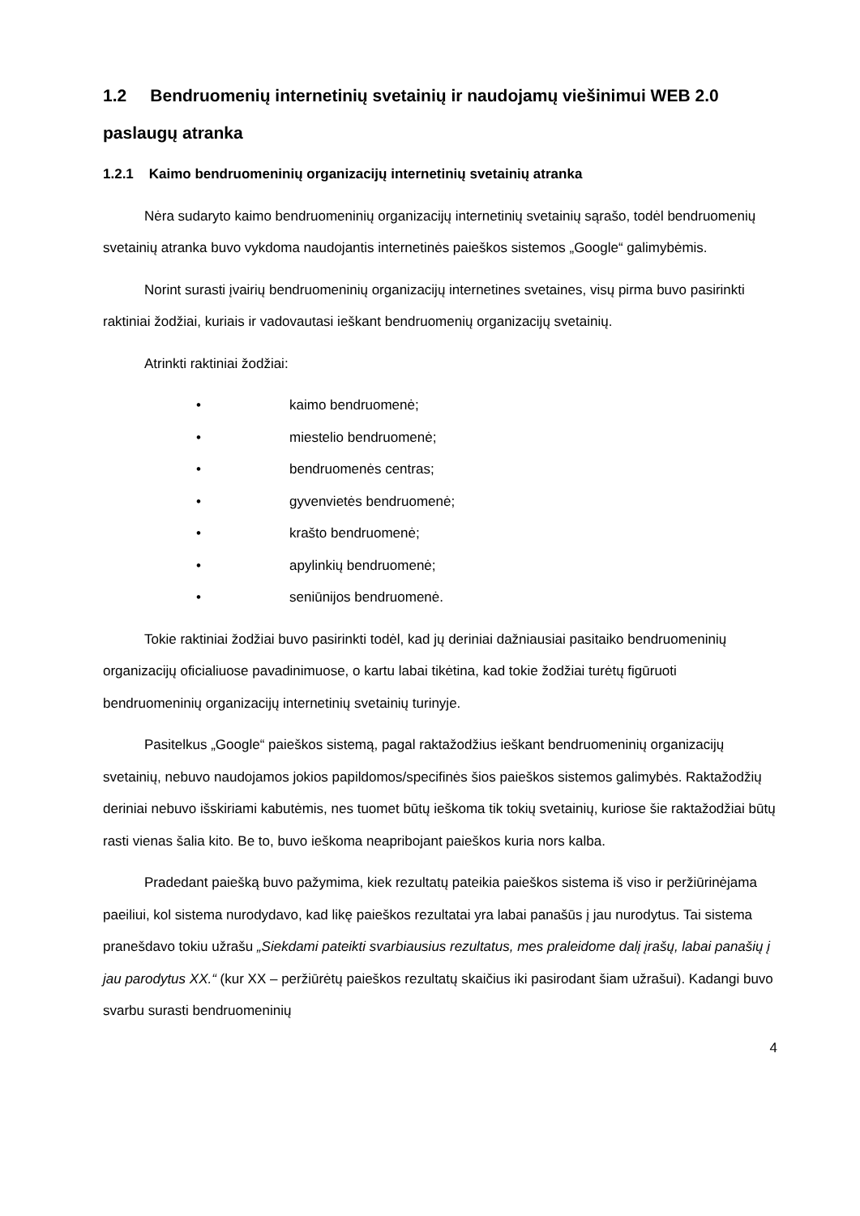1.2 Bendruomenių internetinių svetainių ir naudojamų viešinimui WEB 2.0 paslaugų atranka
1.2.1 Kaimo bendruomeninių organizacijų internetinių svetainių atranka
Nėra sudaryto kaimo bendruomeninių organizacijų internetinių svetainių sąrašo, todėl bendruomenių svetainių atranka buvo vykdoma naudojantis internetinės paieškos sistemos „Google“ galimybėmis.
Norint surasti įvairių bendruomeninių organizacijų internetines svetaines, visų pirma buvo pasirinkti raktiniai žodžiai, kuriais ir vadovautasi ieškant bendruomenių organizacijų svetainių.
Atrinkti raktiniai žodžiai:
• kaimo bendruomenė;
• miestelio bendruomenė;
• bendruomenės centras;
• gyvenvietės bendruomenė;
• krašto bendruomenė;
• apylinkių bendruomenė;
• seniūnijos bendruomenė.
Tokie raktiniai žodžiai buvo pasirinkti todėl, kad jų deriniai dažniausiai pasitaiko bendruomeninių organizacijų oficialiuose pavadinimuose, o kartu labai tikėtina, kad tokie žodžiai turėtų figūruoti bendruomeninių organizacijų internetinių svetainių turinyje.
Pasitelkus „Google“ paieškos sistemą, pagal raktažodžius ieškant bendruomeninių organizacijų svetainių, nebuvo naudojamos jokios papildomos/specifinės šios paieškos sistemos galimybės. Raktažodžių deriniai nebuvo išskiriami kabutėmis, nes tuomet būtų ieškoma tik tokių svetainių, kuriose šie raktažodžiai būtų rasti vienas šalia kito. Be to, buvo ieškoma neapribojant paieškos kuria nors kalba.
Pradedant paiešką buvo pažymima, kiek rezultatų pateikia paieškos sistema iš viso ir peržiūrinėjama paeiliui, kol sistema nurodydavo, kad likę paieškos rezultatai yra labai panašūs į jau nurodytus. Tai sistema pranešdavo tokiu užrašu „Siekdami pateikti svarbiausius rezultatus, mes praleidome dalį įrašų, labai panašių į jau parodytus XX.“ (kur XX – peržiūrėtų paieškos rezultatų skaičius iki pasirodant šiam užrašui). Kadangi buvo svarbu surasti bendruomeninių
4